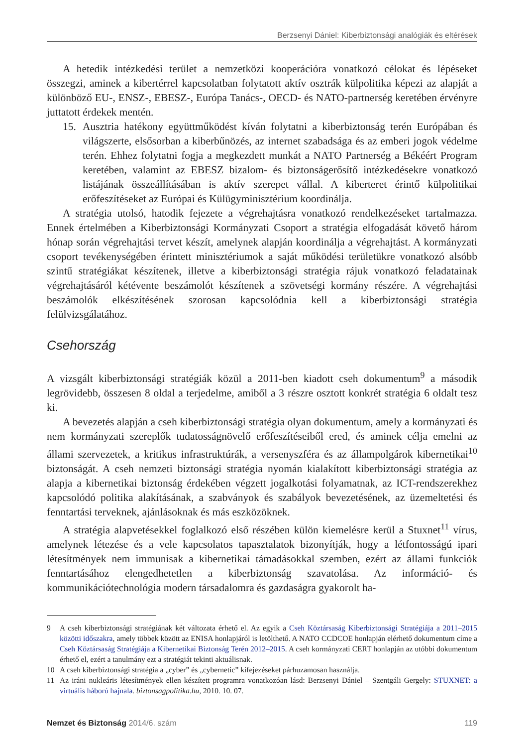Berzsenyi Dániel: Kiberbiztonsági analógiák és eltérések
A hetedik intézkedési terület a nemzetközi kooperációra vonatkozó célokat és lépéseket összegzi, aminek a kibertérrel kapcsolatban folytatott aktív osztrák külpolitika képezi az alapját a különböző EU-, ENSZ-, EBESZ-, Európa Tanács-, OECD- és NATO-partnerség keretében érvényre juttatott érdekek mentén.
15. Ausztria hatékony együttműködést kíván folytatni a kiberbiztonság terén Európában és világszerte, elsősorban a kiberbűnözés, az internet szabadsága és az emberi jogok védelme terén. Ehhez folytatni fogja a megkezdett munkát a NATO Partnerség a Békéért Program keretében, valamint az EBESZ bizalom- és biztonságerősítő intézkedésekre vonatkozó listájának összeállításában is aktív szerepet vállal. A kiberteret érintő külpolitikai erőfeszítéseket az Európai és Külügyminisztérium koordinálja.
A stratégia utolsó, hatodik fejezete a végrehajtásra vonatkozó rendelkezéseket tartalmazza. Ennek értelmében a Kiberbiztonsági Kormányzati Csoport a stratégia elfogadását követő három hónap során végrehajtási tervet készít, amelynek alapján koordinálja a végrehajtást. A kormányzati csoport tevékenységében érintett minisztériumok a saját működési területükre vonatkozó alsóbb szintű stratégiákat készítenek, illetve a kiberbiztonsági stratégia rájuk vonatkozó feladatainak végrehajtásáról kétévente beszámolót készítenek a szövetségi kormány részére. A végrehajtási beszámolók elkészítésének szorosan kapcsolódnia kell a kiberbiztonsági stratégia felülvizsgálatához.
Csehország
A vizsgált kiberbiztonsági stratégiák közül a 2011-ben kiadott cseh dokumentum<sup>9</sup> a második legrövidebb, összesen 8 oldal a terjedelme, amiből a 3 részre osztott konkrét stratégia 6 oldalt tesz ki.
A bevezetés alapján a cseh kiberbiztonsági stratégia olyan dokumentum, amely a kormányzati és nem kormányzati szereplők tudatosságnövelő erőfeszítéseiből ered, és aminek célja emelni az állami szervezetek, a kritikus infrastruktúrák, a versenyszféra és az állampolgárok kibernetikai<sup>10</sup> biztonságát. A cseh nemzeti biztonsági stratégia nyomán kialakított kiberbiztonsági stratégia az alapja a kibernetikai biztonság érdekében végzett jogalkotási folyamatnak, az ICT-rendszerekhez kapcsolódó politika alakításának, a szabványok és szabályok bevezetésének, az üzemeltetési és fenntartási terveknek, ajánlásoknak és más eszközöknek.
A stratégia alapvetésekkel foglalkozó első részében külön kiemelésre kerül a Stuxnet<sup>11</sup> vírus, amelynek létezése és a vele kapcsolatos tapasztalatok bizonyítják, hogy a létfontosságú ipari létesítmények nem immunisak a kibernetikai támadásokkal szemben, ezért az állami funkciók fenntartásához elengedhetetlen a kiberbiztonság szavatolása. Az információ- és kommunikációtechnológia modern társadalomra és gazdaságra gyakorolt ha-
9 A cseh kiberbiztonsági stratégiának két változata érhető el. Az egyik a Cseh Köztársaság Kiberbiztonsági Stratégiája a 2011–2015 közötti időszakra, amely többek között az ENISA honlapjáról is letölthető. A NATO CCDCOE honlapján elérhető dokumentum címe a Cseh Köztársaság Stratégiája a Kibernetikai Biztonság Terén 2012–2015. A cseh kormányzati CERT honlapján az utóbbi dokumentum érhető el, ezért a tanulmány ezt a stratégiát tekinti aktuálisnak.
10 A cseh kiberbiztonsági stratégia a „cyber” és „cybernetic” kifejezéseket párhuzamosan használja.
11 Az iráni nukleáris létesítmények ellen készített programra vonatkozóan lásd: Berzsenyi Dániel – Szentgáli Gergely: STUXNET: a virtuális háború hajnala. biztonsagpolitika.hu, 2010. 10. 07.
Nemzet és Biztonság 2014/6. szám 119